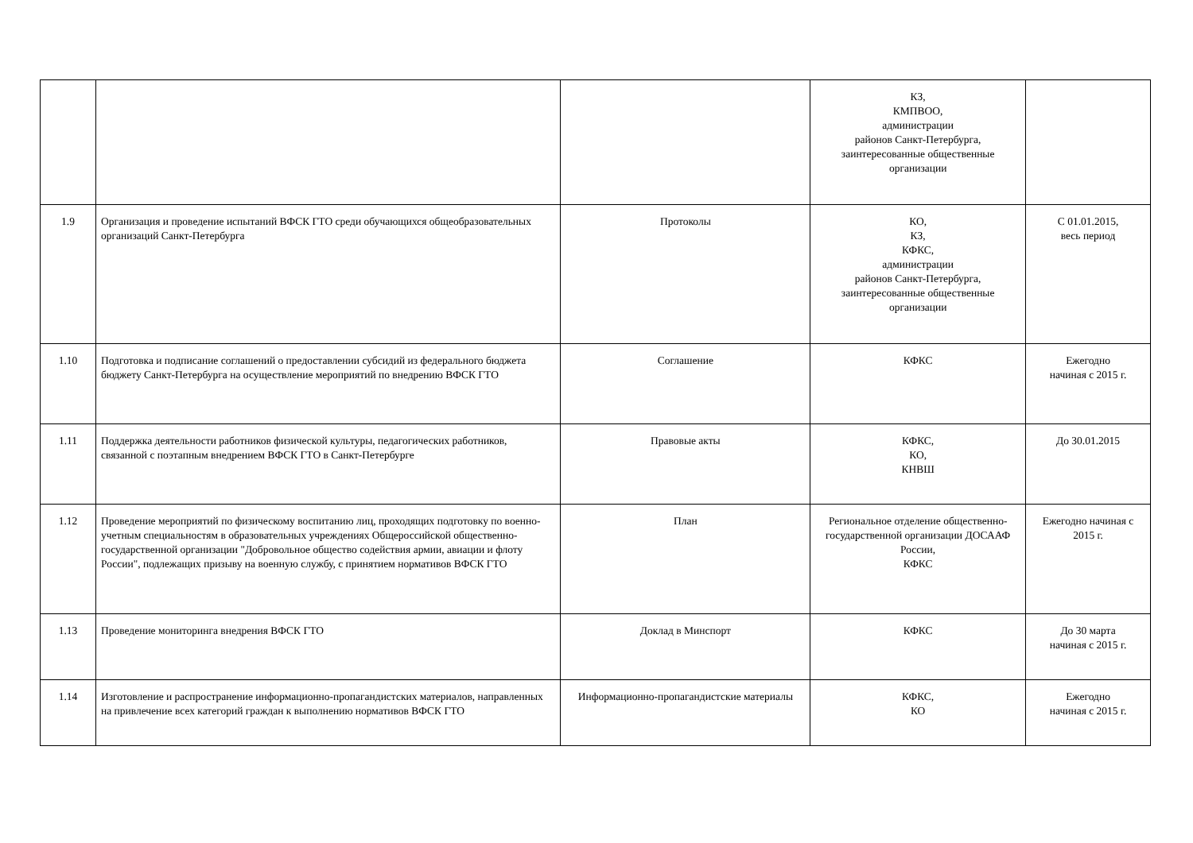| | | | КЗ, КМПВОО, администрации районов Санкт-Петербурга, заинтересованные общественные организации | |
| 1.9 | Организация и проведение испытаний ВФСК ГТО среди обучающихся общеобразовательных организаций Санкт-Петербурга | Протоколы | КО, КЗ, КФКС, администрации районов Санкт-Петербурга, заинтересованные общественные организации | С 01.01.2015, весь период |
| 1.10 | Подготовка и подписание соглашений о предоставлении субсидий из федерального бюджета бюджету Санкт-Петербурга на осуществление мероприятий по внедрению ВФСК ГТО | Соглашение | КФКС | Ежегодно начиная с 2015 г. |
| 1.11 | Поддержка деятельности работников физической культуры, педагогических работников, связанной с поэтапным внедрением ВФСК ГТО в Санкт-Петербурге | Правовые акты | КФКС, КО, КНВШ | До 30.01.2015 |
| 1.12 | Проведение мероприятий по физическому воспитанию лиц, проходящих подготовку по военно-учетным специальностям в образовательных учреждениях Общероссийской общественно-государственной организации "Добровольное общество содействия армии, авиации и флоту России", подлежащих призыву на военную службу, с принятием нормативов ВФСК ГТО | План | Региональное отделение общественно-государственной организации ДОСААФ России, КФКС | Ежегодно начиная с 2015 г. |
| 1.13 | Проведение мониторинга внедрения ВФСК ГТО | Доклад в Минспорт | КФКС | До 30 марта начиная с 2015 г. |
| 1.14 | Изготовление и распространение информационно-пропагандистских материалов, направленных на привлечение всех категорий граждан к выполнению нормативов ВФСК ГТО | Информационно-пропагандистские материалы | КФКС, КО | Ежегодно начиная с 2015 г. |